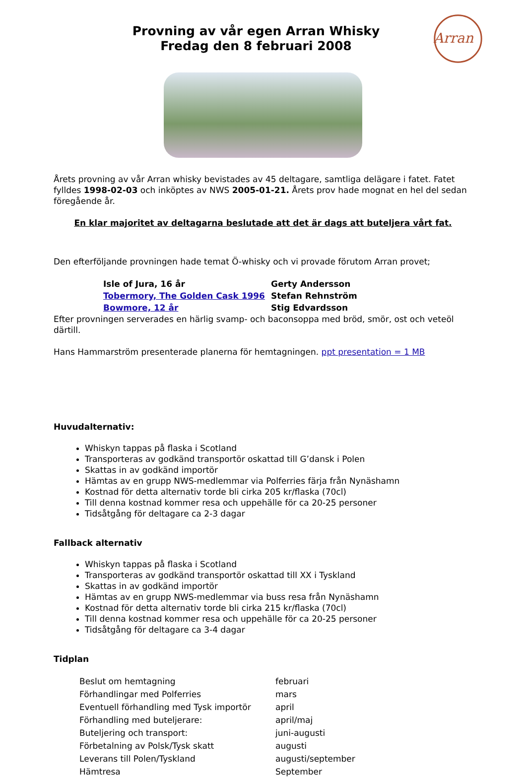Provning av vår egen Arran Whisky
Fredag den 8 februari 2008
Arran
Årets provning av vår Arran whisky bevistades av 45 deltagare, samtliga delägare i fatet. Fatet fylldes 1998-02-03 och inköptes av NWS 2005-01-21. Årets prov hade mognat en hel del sedan föregående år.
En klar majoritet av deltagarna beslutade att det är dags att buteljera vårt fat.
Den efterföljande provningen hade temat Ö-whisky och vi provade förutom Arran provet;
| Isle of Jura, 16 år | Gerty Andersson |
| Tobermory, The Golden Cask 1996 | Stefan Rehnström |
| Bowmore, 12 år | Stig Edvardsson |
Efter provningen serverades en härlig svamp- och baconsoppa med bröd, smör, ost och veteöl därtill.
Hans Hammarström presenterade planerna för hemtagningen. ppt presentation = 1 MB
Huvudalternativ:
Whiskyn tappas på flaska i Scotland
Transporteras av godkänd transportör oskattad till G’dansk i Polen
Skattas in av godkänd importör
Hämtas av en grupp NWS-medlemmar via Polferries färja från Nynäshamn
Kostnad för detta alternativ torde bli cirka 205 kr/flaska (70cl)
Till denna kostnad kommer resa och uppehälle för ca 20-25 personer
Tidsåtgång för deltagare ca 2-3 dagar
Fallback alternativ
Whiskyn tappas på flaska i Scotland
Transporteras av godkänd transportör oskattad till XX i Tyskland
Skattas in av godkänd importör
Hämtas av en grupp NWS-medlemmar via buss resa från Nynäshamn
Kostnad för detta alternativ torde bli cirka 215 kr/flaska (70cl)
Till denna kostnad kommer resa och uppehälle för ca 20-25 personer
Tidsåtgång för deltagare ca 3-4 dagar
Tidplan
| Beslut om hemtagning | februari |
| Förhandlingar med Polferries | mars |
| Eventuell förhandling med Tysk importör | april |
| Förhandling med buteljerare: | april/maj |
| Buteljering och transport: | juni-augusti |
| Förbetalning av Polsk/Tysk skatt | augusti |
| Leverans till Polen/Tyskland | augusti/september |
| Hämtresa | September |